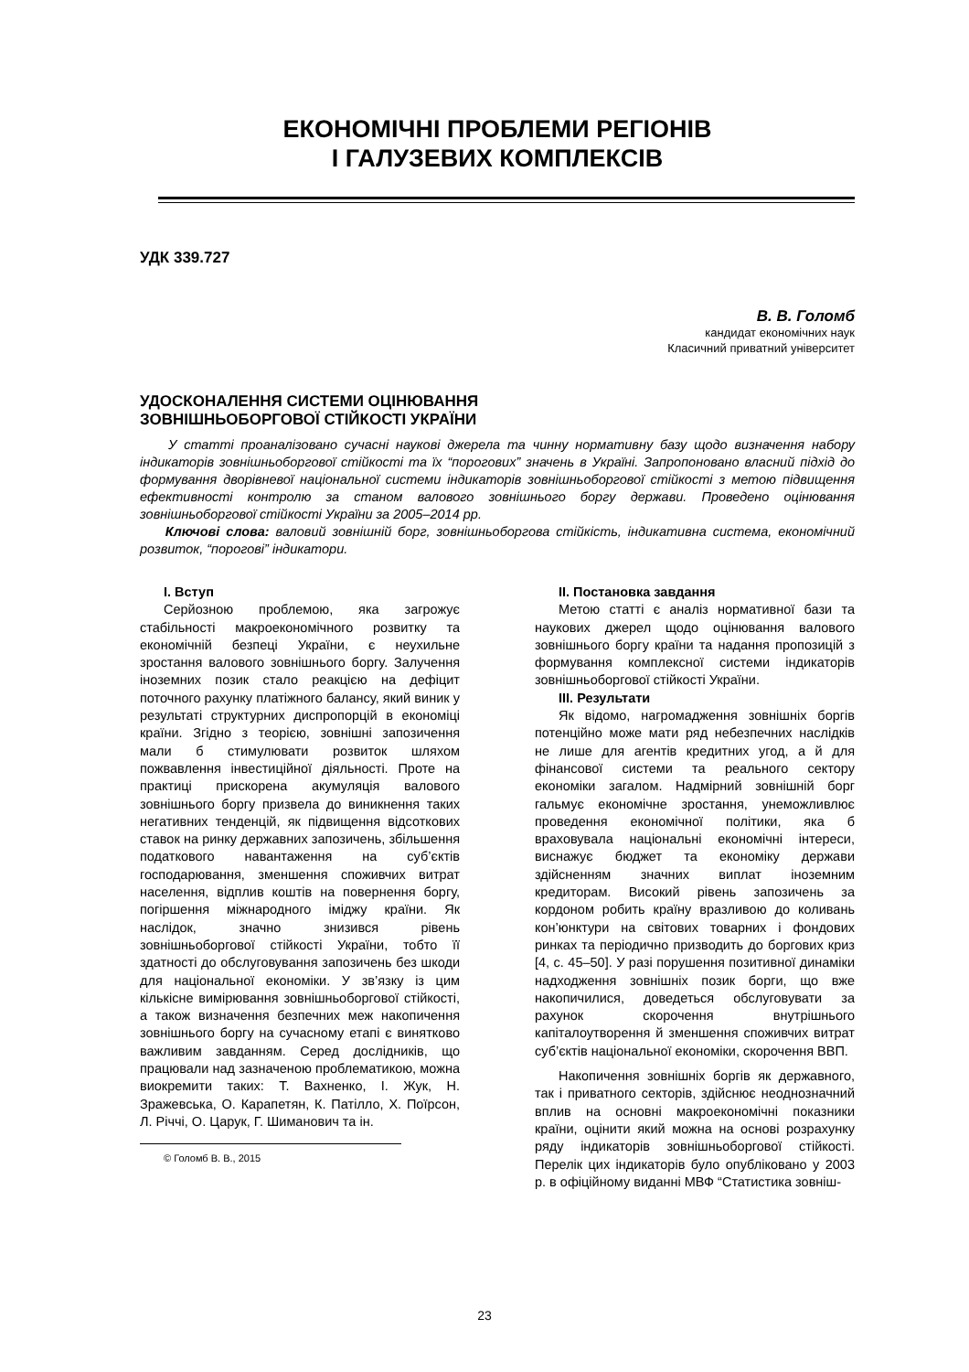ЕКОНОМІЧНІ ПРОБЛЕМИ РЕГІОНІВ
І ГАЛУЗЕВИХ КОМПЛЕКСІВ
УДК 339.727
В. В. Голомб
кандидат економічних наук
Класичний приватний університет
УДОСКОНАЛЕННЯ СИСТЕМИ ОЦІНЮВАННЯ
ЗОВНІШНЬОБОРГОВОЇ СТІЙКОСТІ УКРАЇНИ
У статті проаналізовано сучасні наукові джерела та чинну нормативну базу щодо визначення набору індикаторів зовнішньоборгової стійкості та їх “порогових” значень в Україні. Запропоновано власний підхід до формування дворівневої національної системи індикаторів зовнішньоборгової стійкості з метою підвищення ефективності контролю за станом валового зовнішнього боргу держави. Проведено оцінювання зовнішньоборгової стійкості України за 2005–2014 рр.
Ключові слова: валовий зовнішній борг, зовнішньоборгова стійкість, індикативна система, економічний розвиток, “порогові” індикатори.
І. Вступ
Серйозною проблемою, яка загрожує стабільності макроекономічного розвитку та економічній безпеці України, є неухильне зростання валового зовнішнього боргу. Залучення іноземних позик стало реакцією на дефіцит поточного рахунку платіжного балансу, який виник у результаті структурних диспропорцій в економіці країни. Згідно з теорією, зовнішні запозичення мали б стимулювати розвиток шляхом пожвавлення інвестиційної діяльності. Проте на практиці прискорена акумуляція валового зовнішнього боргу призвела до виникнення таких негативних тенденцій, як підвищення відсоткових ставок на ринку державних запозичень, збільшення податкового навантаження на суб’єктів господарювання, зменшення споживчих витрат населення, відплив коштів на повернення боргу, погіршення міжнародного іміджу країни. Як наслідок, значно знизився рівень зовнішньоборгової стійкості України, тобто її здатності до обслуговування запозичень без шкоди для національної економіки. У зв’язку із цим кількісне вимірювання зовнішньоборгової стійкості, а також визначення безпечних меж накопичення зовнішнього боргу на сучасному етапі є винятково важливим завданням. Серед дослідників, що працювали над зазначеною проблематикою, можна виокремити таких: Т. Вахненко, І. Жук, Н. Зражевська, О. Карапетян, К. Патілло, Х. Поїрсон, Л. Річчі, О. Царук, Г. Шиманович та ін.
© Голомб В. В., 2015
ІІ. Постановка завдання
Метою статті є аналіз нормативної бази та наукових джерел щодо оцінювання валового зовнішнього боргу країни та надання пропозицій з формування комплексної системи індикаторів зовнішньоборгової стійкості України.
ІІІ. Результати
Як відомо, нагромадження зовнішніх боргів потенційно може мати ряд небезпечних наслідків не лише для агентів кредитних угод, а й для фінансової системи та реального сектору економіки загалом. Надмірний зовнішній борг гальмує економічне зростання, унеможливлює проведення економічної політики, яка б враховувала національні економічні інтереси, виснажує бюджет та економіку держави здійсненням значних виплат іноземним кредиторам. Високий рівень запозичень за кордоном робить країну вразливою до коливань кон’юнктури на світових товарних і фондових ринках та періодично призводить до боргових криз [4, с. 45–50]. У разі порушення позитивної динаміки надходження зовнішніх позик борги, що вже накопичилися, доведеться обслуговувати за рахунок скорочення внутрішнього капіталоутворення й зменшення споживчих витрат суб’єктів національної економіки, скорочення ВВП.
Накопичення зовнішніх боргів як державного, так і приватного секторів, здійснює неоднозначний вплив на основні макроекономічні показники країни, оцінити який можна на основі розрахунку ряду індикаторів зовнішньоборгової стійкості. Перелік цих індикаторів було опубліковано у 2003 р. в офіційному виданні МВФ “Статистика зовніш-
23